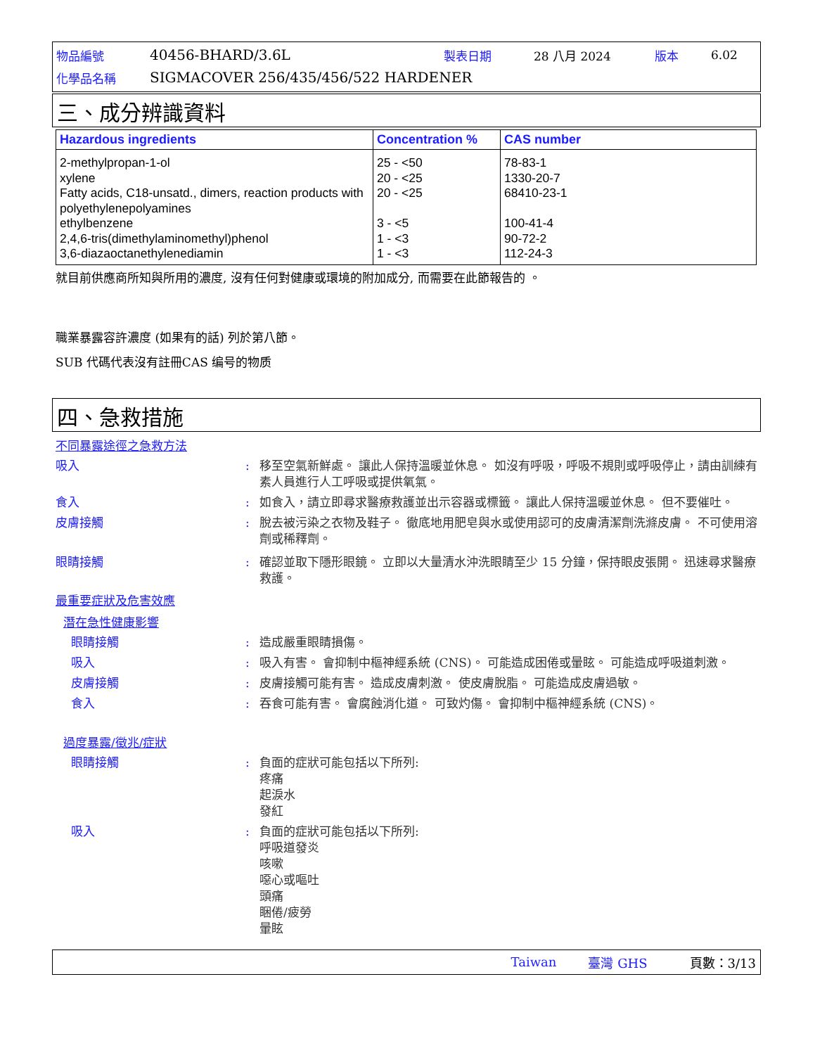物品編號 40456-BHARD/3.6L 製表日期 28 八月 2024 版本 6.02
化學品名稱 SIGMACOVER 256/435/456/522 HARDENER
三、成分辨識資料
| Hazardous ingredients | Concentration % | CAS number |
| --- | --- | --- |
| 2-methylpropan-1-ol xylene Fatty acids, C18-unsatd., dimers, reaction products with polyethylenepolyamines ethylbenzene 2,4,6-tris(dimethylaminomethyl)phenol 3,6-diazaoctanethylenediamin | 25 - <50 20 - <25 20 - <25 3 - <5 1 - <3 1 - <3 | 78-83-1 1330-20-7 68410-23-1 100-41-4 90-72-2 112-24-3 |
就目前供應商所知與所用的濃度, 沒有任何對健康或環境的附加成分, 而需要在此節報告的 。
職業暴露容許濃度 (如果有的話) 列於第八節。
SUB 代碼代表沒有註冊CAS 编号的物质
四、急救措施
不同暴露途徑之急救方法
吸入: 移至空氣新鮮處。 讓此人保持溫暖並休息。 如沒有呼吸，呼吸不規則或呼吸停止，請由訓練有素人員進行人工呼吸或提供氧氣。
食入: 如食入，請立即尋求醫療救護並出示容器或標籤。 讓此人保持溫暖並休息。 但不要催吐。
皮膚接觸: 脫去被污染之衣物及鞋子。 徹底地用肥皂與水或使用認可的皮膚清潔劑洗滌皮膚。 不可使用溶劑或稀釋劑。
眼睛接觸: 確認並取下隱形眼鏡。 立即以大量清水沖洗眼睛至少 15 分鐘，保持眼皮張開。 迅速尋求醫療救護。
最重要症狀及危害效應
潛在急性健康影響
眼睛接觸: 造成嚴重眼睛損傷。
吸入: 吸入有害。 會抑制中樞神經系統 (CNS)。 可能造成困倦或暈眩。 可能造成呼吸道刺激。
皮膚接觸: 皮膚接觸可能有害。 造成皮膚刺激。 使皮膚脫脂。 可能造成皮膚過敏。
食入: 吞食可能有害。 會腐蝕消化道。 可致灼傷。 會抑制中樞神經系統 (CNS)。
過度暴露/徵兆/症狀
眼睛接觸: 負面的症狀可能包括以下所列:
疼痛
起淚水
發紅
吸入: 負面的症狀可能包括以下所列:
呼吸道發炎
咳嗽
噁心或嘔吐
頭痛
睏倦/疲勞
暈眩
Taiwan 臺灣 GHS 頁數：3/13